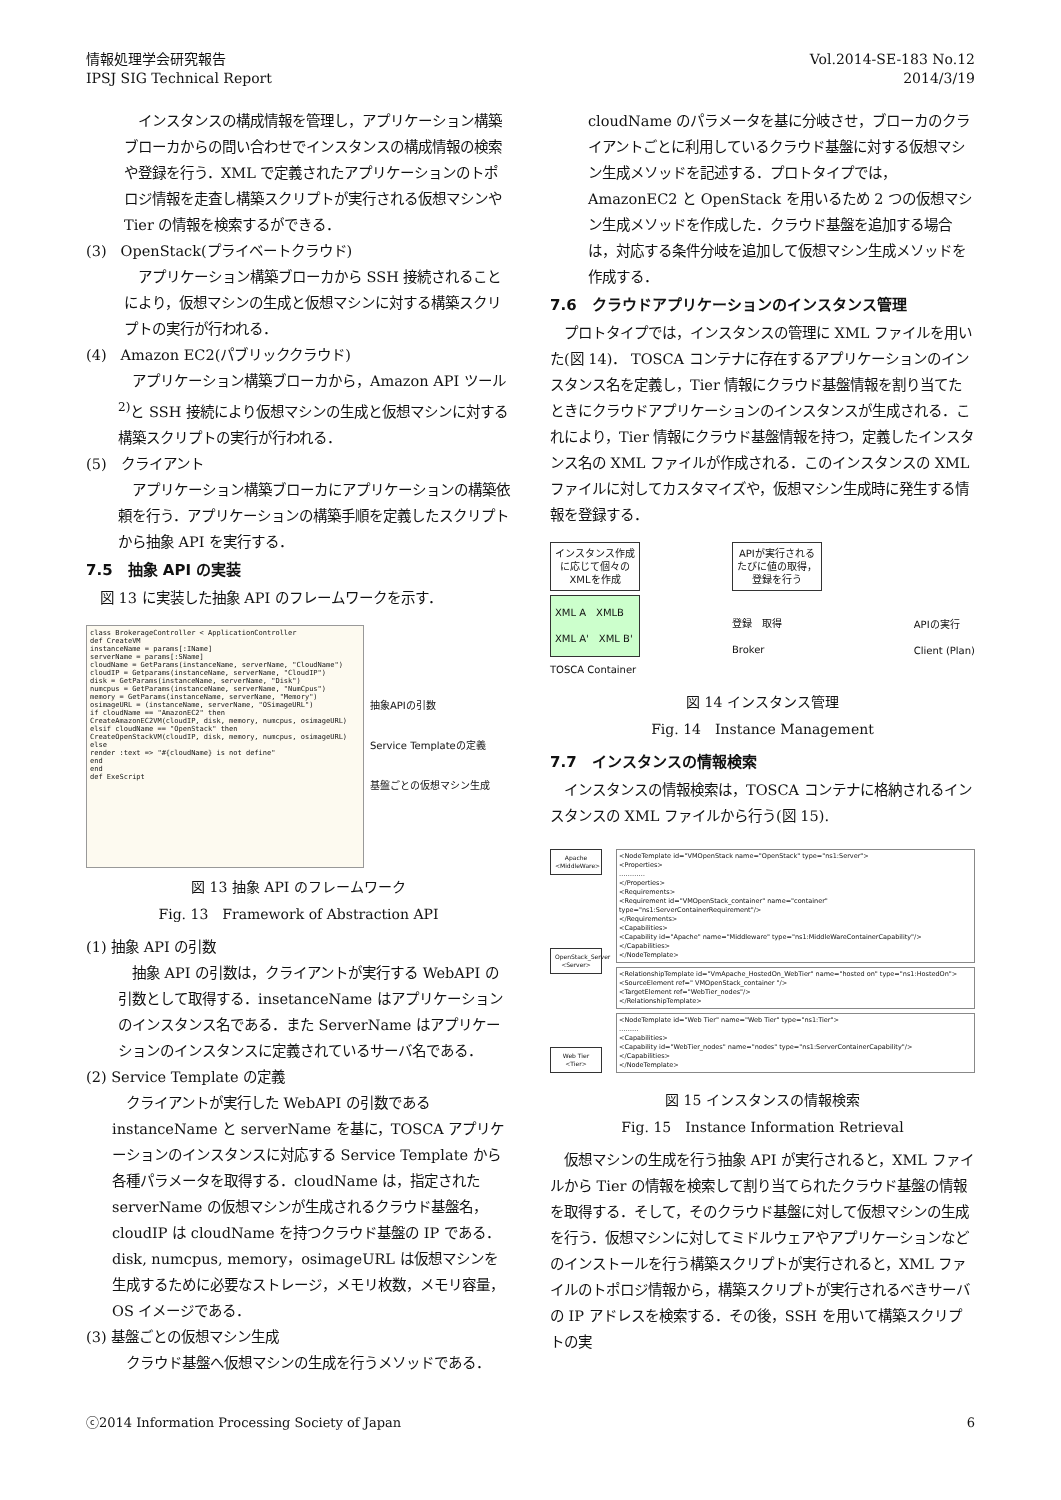情報処理学会研究報告
IPSJ SIG Technical Report
Vol.2014-SE-183 No.12
2014/3/19
　インスタンスの構成情報を管理し，アプリケーション構築ブローカからの問い合わせでインスタンスの構成情報の検索や登録を行う．XML で定義されたアプリケーションのトポロジ情報を走査し構築スクリプトが実行される仮想マシンや Tier の情報を検索するができる．
(3)　OpenStack(プライベートクラウド)
　アプリケーション構築ブローカから SSH 接続されることにより，仮想マシンの生成と仮想マシンに対する構築スクリプトの実行が行われる．
(4)　Amazon EC2(パブリッククラウド)
　アプリケーション構築ブローカから，Amazon API ツール <sup>2)</sup>と SSH 接続により仮想マシンの生成と仮想マシンに対する構築スクリプトの実行が行われる．
(5)　クライアント
　アプリケーション構築ブローカにアプリケーションの構築依頼を行う．アプリケーションの構築手順を定義したスクリプトから抽象 API を実行する．
7.5　抽象 API の実装
　図 13 に実装した抽象 API のフレームワークを示す．
class BrokerageController < ApplicationController
def CreateVM
instanceName = params[:IName]
serverName = params[:SName]
cloudName = GetParams(instanceName, serverName, "CloudName")
cloudIP = Getparams(instanceName, serverName, "CloudIP")
disk = GetParams(instanceName, serverName, "Disk")
numcpus = GetParams(instanceName, serverName, "NumCpus")
memory = GetParams(instanceName, serverName, "Memory")
osimageURL = (instanceName, serverName, "OSimageURL")
if cloudName == "AmazonEC2" then
CreateAmazonEC2VM(cloudIP, disk, memory, numcpus, osimageURL)
elsif cloudName == "OpenStack" then
CreateOpenStackVM(cloudIP, disk, memory, numcpus, osimageURL)
else
render :text => "#{cloudName} is not define"
end
end
def ExeScript
抽象APIの引数
Service Templateの定義
基盤ごとの仮想マシン生成
図 13 抽象 API のフレームワーク
Fig. 13　Framework of Abstraction API
(1) 抽象 API の引数
　抽象 API の引数は，クライアントが実行する WebAPI の引数として取得する．insetanceName はアプリケーションのインスタンス名である．また ServerName はアプリケーションのインスタンスに定義されているサーバ名である．
(2) Service Template の定義
　クライアントが実行した WebAPI の引数である instanceName と serverName を基に，TOSCA アプリケーションのインスタンスに対応する Service Template から各種パラメータを取得する．cloudName は，指定された serverName の仮想マシンが生成されるクラウド基盤名，cloudIP は cloudName を持つクラウド基盤の IP である．disk, numcpus, memory，osimageURL は仮想マシンを生成するために必要なストレージ，メモリ枚数，メモリ容量，OS イメージである．
(3) 基盤ごとの仮想マシン生成
　クラウド基盤へ仮想マシンの生成を行うメソッドである．
cloudName のパラメータを基に分岐させ，ブローカのクライアントごとに利用しているクラウド基盤に対する仮想マシン生成メソッドを記述する．プロトタイプでは，AmazonEC2 と OpenStack を用いるため 2 つの仮想マシン生成メソッドを作成した．クラウド基盤を追加する場合は，対応する条件分岐を追加して仮想マシン生成メソッドを作成する．
7.6　クラウドアプリケーションのインスタンス管理
　プロトタイプでは，インスタンスの管理に XML ファイルを用いた(図 14)． TOSCA コンテナに存在するアプリケーションのインスタンス名を定義し，Tier 情報にクラウド基盤情報を割り当てたときにクラウドアプリケーションのインスタンスが生成される．これにより，Tier 情報にクラウド基盤情報を持つ，定義したインスタンス名の XML ファイルが作成される．このインスタンスの XML ファイルに対してカスタマイズや，仮想マシン生成時に発生する情報を登録する．
インスタンス作成
に応じて個々の
XMLを作成
XML A　XMLB
XML A'　XML B'
TOSCA Container
APIが実行される
たびに値の取得，
登録を行う
登録　取得
Broker
APIの実行
Client (Plan)
図 14 インスタンス管理
Fig. 14　Instance Management
7.7　インスタンスの情報検索
　インスタンスの情報検索は，TOSCA コンテナに格納されるインスタンスの XML ファイルから行う(図 15).
Apache
<MiddleWare>
OpenStack_Server
<Server>
Web Tier
<Tier>
<NodeTemplate id="VMOpenStack name="OpenStack" type="ns1:Server">
<Properties>
…………
</Properties>
<Requirements>
<Requirement id="VMOpenStack_container" name="container" type="ns1:ServerContainerRequirement"/>
</Requirements>
<Capabilities>
<Capability id="Apache" name="Middleware" type="ns1:MiddleWareContainerCapability"/>
</Capabilities>
</NodeTemplate>
<RelationshipTemplate id="VmApache_HostedOn_WebTier" name="hosted on" type="ns1:HostedOn">
<SourceElement ref=" VMOpenStack_container "/>
<TargetElement ref="WebTier_nodes"/>
</RelationshipTemplate>
<NodeTemplate id="Web Tier" name="Web Tier" type="ns1:Tier">
………
<Capabilities>
<Capability id="WebTier_nodes" name="nodes" type="ns1:ServerContainerCapability"/>
</Capabilities>
</NodeTemplate>
図 15 インスタンスの情報検索
Fig. 15　Instance Information Retrieval
　仮想マシンの生成を行う抽象 API が実行されると，XML ファイルから Tier の情報を検索して割り当てられたクラウド基盤の情報を取得する．そして，そのクラウド基盤に対して仮想マシンの生成を行う．仮想マシンに対してミドルウェアやアプリケーションなどのインストールを行う構築スクリプトが実行されると，XML ファイルのトポロジ情報から，構築スクリプトが実行されるべきサーバの IP アドレスを検索する．その後，SSH を用いて構築スクリプトの実
ⓒ2014 Information Processing Society of Japan 6